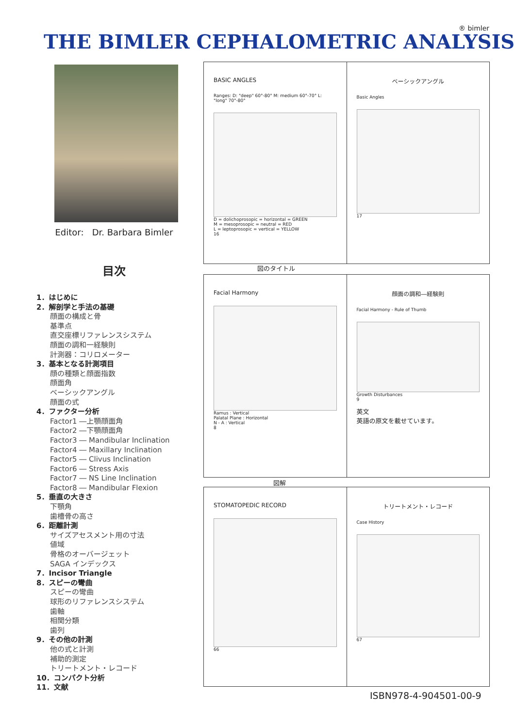THE BIMLER CEPHALOMETRIC ANALYSIS
® bimler
Editor: Dr. Barbara Bimler
目次
1．はじめに
2．解剖学と手法の基礎
顔面の構成と骨
基準点
直交座標リファレンスシステム
顔面の調和一経験則
計測器：コリロメーター
3．基本となる計測項目
顔の種類と顔面指数
顔面角
ベーシックアングル
顔面の式
4．ファクター分析
Factor1 ―上顎顔面角
Factor2 ―下顎顔面角
Factor3 ― Mandibular Inclination
Factor4 ― Maxillary Inclination
Factor5 ― Clivus Inclination
Factor6 ― Stress Axis
Factor7 ― NS Line Inclination
Factor8 ― Mandibular Flexion
5．垂直の大きさ
下顎角
歯槽骨の高さ
6．距離計測
サイズアセスメント用の寸法
値域
骨格のオーバージェット
SAGA インデックス
7．Incisor Triangle
8．スピーの彎曲
スピーの彎曲
球形のリファレンスシステム
歯軸
相関分類
歯列
9．その他の計測
他の式と計測
補助的測定
トリートメント・レコード
10．コンパクト分析
11．文献
BASIC ANGLES
Ranges: D: "deep" 60°-80° M: medium 60°-70° L: "long" 70°-80°
D = dolichoprosopic = horizontal = GREEN
M = mesoprosopic = neutral = RED
L = leptoprosopic = vertical = YELLOW
16
ベーシックアングル
Basic Angles
17
図のタイトル
Facial Harmony
Ramus : Vertical
Palatal Plane : Horizontal
N - A : Vertical
8
顔面の調和―経験則
Facial Harmony - Rule of Thumb
Growth Disturbances
9
英文
英語の原文を載せています。
図解
STOMATOPEDIC RECORD
66
トリートメント・レコード
Case History
67
ISBN978-4-904501-00-9